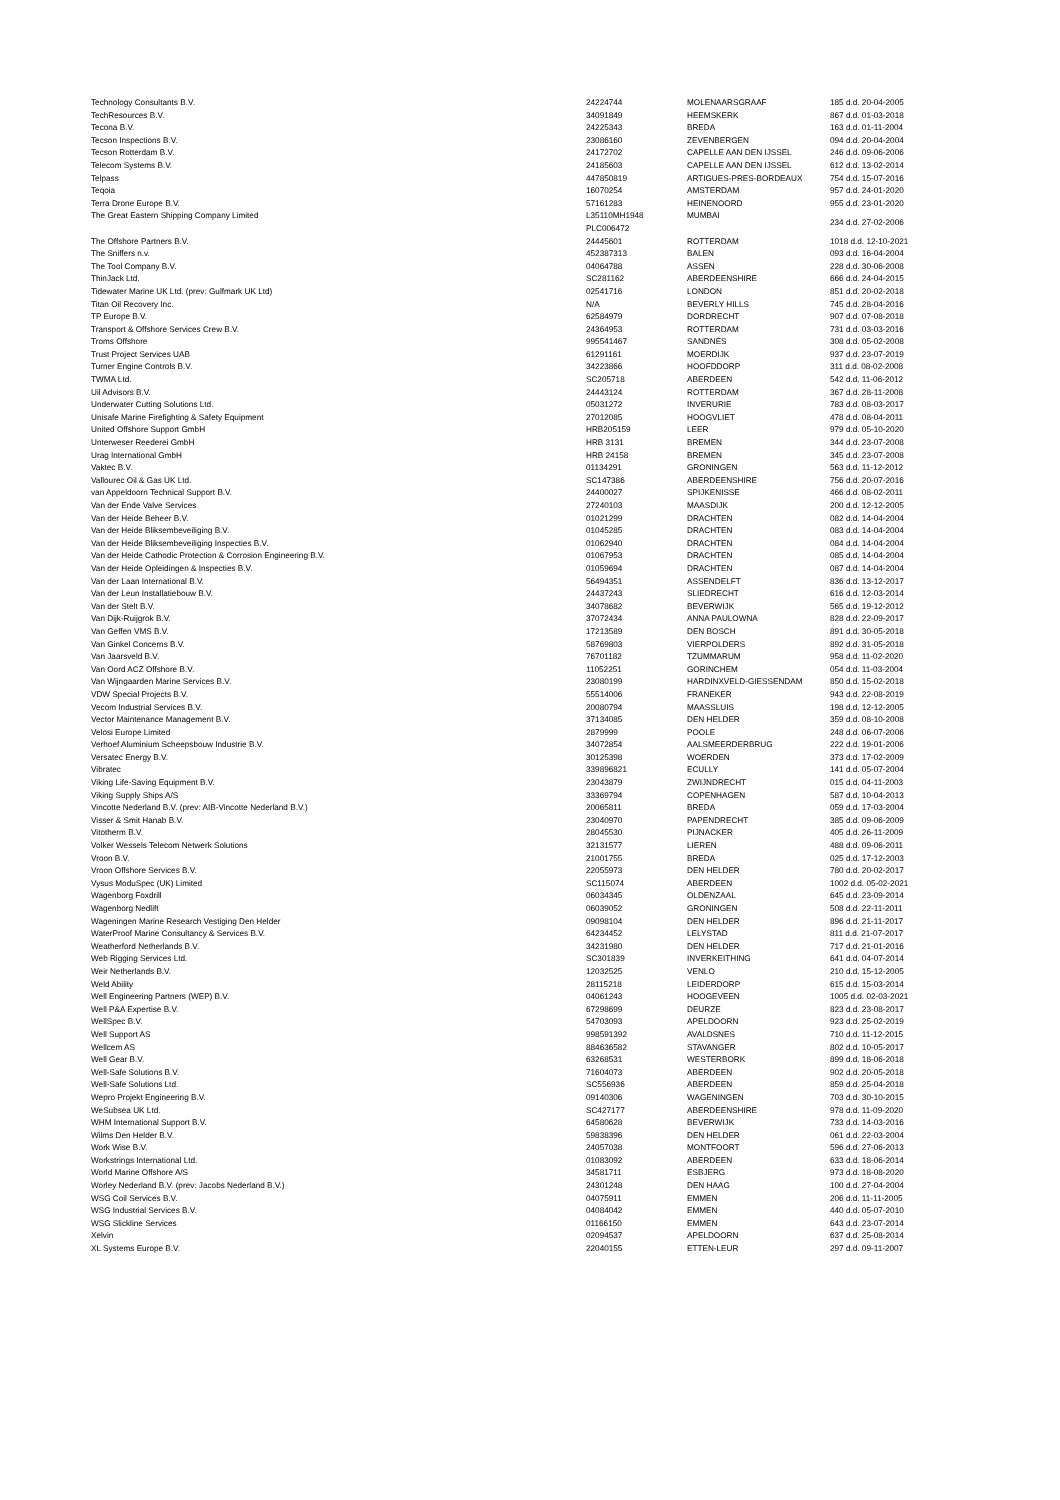| Technology Consultants B.V. | 24224744 | MOLENAARSGRAAF | 185 d.d. 20-04-2005 |
| TechResources B.V. | 34091849 | HEEMSKERK | 867 d.d. 01-03-2018 |
| Tecona B.V. | 24225343 | BREDA | 163 d.d. 01-11-2004 |
| Tecson Inspections B.V. | 23086160 | ZEVENBERGEN | 094 d.d. 20-04-2004 |
| Tecson Rotterdam B.V. | 24172702 | CAPELLE AAN DEN IJSSEL | 246 d.d. 09-06-2006 |
| Telecom Systems B.V. | 24185603 | CAPELLE AAN DEN IJSSEL | 612 d.d. 13-02-2014 |
| Telpass | 447850819 | ARTIGUES-PRES-BORDEAUX | 754 d.d. 15-07-2016 |
| Teqoia | 16070254 | AMSTERDAM | 957 d.d. 24-01-2020 |
| Terra Drone Europe B.V. | 57161283 | HEINENOORD | 955 d.d. 23-01-2020 |
| The Great Eastern Shipping Company Limited | L35110MH1948 PLC006472 | MUMBAI | 234 d.d. 27-02-2006 |
| The Offshore Partners B.V. | 24445601 | ROTTERDAM | 1018 d.d. 12-10-2021 |
| The Sniffers n.v. | 452387313 | BALEN | 093 d.d. 16-04-2004 |
| The Tool Company B.V. | 04064788 | ASSEN | 228 d.d. 30-06-2008 |
| ThinJack Ltd. | SC281162 | ABERDEENSHIRE | 666 d.d. 24-04-2015 |
| Tidewater Marine UK Ltd. (prev: Gulfmark UK Ltd) | 02541716 | LONDON | 851 d.d. 20-02-2018 |
| Titan Oil Recovery Inc. | N/A | BEVERLY HILLS | 745 d.d. 28-04-2016 |
| TP Europe B.V. | 62584979 | DORDRECHT | 907 d.d. 07-08-2018 |
| Transport & Offshore Services Crew B.V. | 24364953 | ROTTERDAM | 731 d.d. 03-03-2016 |
| Troms Offshore | 995541467 | SANDNES | 308 d.d. 05-02-2008 |
| Trust Project Services UAB | 61291161 | MOERDIJK | 937 d.d. 23-07-2019 |
| Turner Engine Controls B.V. | 34223866 | HOOFDDORP | 311 d.d. 08-02-2008 |
| TWMA Ltd. | SC205718 | ABERDEEN | 542 d.d. 11-06-2012 |
| Uil Advisors B.V. | 24443124 | ROTTERDAM | 367 d.d. 28-11-2008 |
| Underwater Cutting Solutions Ltd. | 05031272 | INVERURIE | 783 d.d. 08-03-2017 |
| Unisafe Marine Firefighting & Safety Equipment | 27012085 | HOOGVLIET | 478 d.d. 08-04-2011 |
| United Offshore Support GmbH | HRB205159 | LEER | 979 d.d. 05-10-2020 |
| Unterweser Reederei GmbH | HRB 3131 | BREMEN | 344 d.d. 23-07-2008 |
| Urag International GmbH | HRB 24158 | BREMEN | 345 d.d. 23-07-2008 |
| Vaktec B.V. | 01134291 | GRONINGEN | 563 d.d. 11-12-2012 |
| Vallourec Oil & Gas UK Ltd. | SC147386 | ABERDEENSHIRE | 756 d.d. 20-07-2016 |
| van Appeldoorn Technical Support B.V. | 24400027 | SPIJKENISSE | 466 d.d. 08-02-2011 |
| Van der Ende Valve Services | 27240103 | MAASDIJK | 200 d.d. 12-12-2005 |
| Van der Heide Beheer B.V. | 01021299 | DRACHTEN | 082 d.d. 14-04-2004 |
| Van der Heide Bliksembeveiliging B.V. | 01045285 | DRACHTEN | 083 d.d. 14-04-2004 |
| Van der Heide Bliksembeveiliging Inspecties B.V. | 01062940 | DRACHTEN | 084 d.d. 14-04-2004 |
| Van der Heide Cathodic Protection & Corrosion Engineering B.V. | 01067953 | DRACHTEN | 085 d.d. 14-04-2004 |
| Van der Heide Opleidingen & Inspecties B.V. | 01059694 | DRACHTEN | 087 d.d. 14-04-2004 |
| Van der Laan International B.V. | 56494351 | ASSENDELFT | 836 d.d. 13-12-2017 |
| Van der Leun Installatiebouw B.V. | 24437243 | SLIEDRECHT | 616 d.d. 12-03-2014 |
| Van der Stelt B.V. | 34078682 | BEVERWIJK | 565 d.d. 19-12-2012 |
| Van Dijk-Ruijgrok B.V. | 37072434 | ANNA PAULOWNA | 828 d.d. 22-09-2017 |
| Van Geffen VMS B.V. | 17213589 | DEN BOSCH | 891 d.d. 30-05-2018 |
| Van Ginkel Concerns B.V. | 58769803 | VIERPOLDERS | 892 d.d. 31-05-2018 |
| Van Jaarsveld B.V. | 76701182 | TZUMMARUM | 958 d.d. 11-02-2020 |
| Van Oord ACZ Offshore B.V. | 11052251 | GORINCHEM | 054 d.d. 11-03-2004 |
| Van Wijngaarden Marine Services B.V. | 23080199 | HARDINXVELD-GIESSENDAM | 850 d.d. 15-02-2018 |
| VDW Special Projects B.V. | 55514006 | FRANEKER | 943 d.d. 22-08-2019 |
| Vecom Industrial Services B.V. | 20080794 | MAASSLUIS | 198 d.d. 12-12-2005 |
| Vector Maintenance Management B.V. | 37134085 | DEN HELDER | 359 d.d. 08-10-2008 |
| Velosi Europe Limited | 2879999 | POOLE | 248 d.d. 06-07-2006 |
| Verhoef Aluminium Scheepsbouw Industrie B.V. | 34072854 | AALSMEERDERBRUG | 222 d.d. 19-01-2006 |
| Versatec Energy B.V. | 30125398 | WOERDEN | 373 d.d. 17-02-2009 |
| Vibratec | 339896821 | ECULLY | 141 d.d. 05-07-2004 |
| Viking Life-Saving Equipment B.V. | 23043879 | ZWIJNDRECHT | 015 d.d. 04-11-2003 |
| Viking Supply Ships A/S | 33369794 | COPENHAGEN | 587 d.d. 10-04-2013 |
| Vincotte Nederland B.V. (prev: AIB-Vincotte Nederland B.V.) | 20065811 | BREDA | 059 d.d. 17-03-2004 |
| Visser & Smit Hanab B.V. | 23040970 | PAPENDRECHT | 385 d.d. 09-06-2009 |
| Vitotherm B.V. | 28045530 | PIJNACKER | 405 d.d. 26-11-2009 |
| Volker Wessels Telecom Netwerk Solutions | 32131577 | LIEREN | 488 d.d. 09-06-2011 |
| Vroon B.V. | 21001755 | BREDA | 025 d.d. 17-12-2003 |
| Vroon Offshore Services B.V. | 22055973 | DEN HELDER | 780 d.d. 20-02-2017 |
| Vysus ModuSpec (UK) Limited | SC115074 | ABERDEEN | 1002 d.d. 05-02-2021 |
| Wagenborg Foxdrill | 06034345 | OLDENZAAL | 645 d.d. 23-09-2014 |
| Wagenborg Nedlift | 06039052 | GRONINGEN | 508 d.d. 22-11-2011 |
| Wageningen Marine Research Vestiging Den Helder | 09098104 | DEN HELDER | 896 d.d. 21-11-2017 |
| WaterProof Marine Consultancy & Services B.V. | 64234452 | LELYSTAD | 811 d.d. 21-07-2017 |
| Weatherford Netherlands B.V. | 34231980 | DEN HELDER | 717 d.d. 21-01-2016 |
| Web Rigging Services Ltd. | SC301839 | INVERKEITHING | 641 d.d. 04-07-2014 |
| Weir Netherlands B.V. | 12032525 | VENLO | 210 d.d. 15-12-2005 |
| Weld Ability | 28115218 | LEIDERDORP | 615 d.d. 15-03-2014 |
| Well Engineering Partners (WEP) B.V. | 04061243 | HOOGEVEEN | 1005 d.d. 02-03-2021 |
| Well P&A Expertise B.V. | 67298699 | DEURZE | 823 d.d. 23-08-2017 |
| WellSpec B.V. | 54703093 | APELDOORN | 923 d.d. 25-02-2019 |
| Well Support AS | 998591392 | AVALDSNES | 710 d.d. 11-12-2015 |
| Wellcem AS | 884636582 | STAVANGER | 802 d.d. 10-05-2017 |
| Well Gear B.V. | 63268531 | WESTERBORK | 899 d.d. 18-06-2018 |
| Well-Safe Solutions B.V. | 71604073 | ABERDEEN | 902 d.d. 20-05-2018 |
| Well-Safe Solutions Ltd. | SC556936 | ABERDEEN | 859 d.d. 25-04-2018 |
| Wepro Projekt Engineering B.V. | 09140306 | WAGENINGEN | 703 d.d. 30-10-2015 |
| WeSubsea UK Ltd. | SC427177 | ABERDEENSHIRE | 978 d.d. 11-09-2020 |
| WHM International Support B.V. | 64580628 | BEVERWIJK | 733 d.d. 14-03-2016 |
| Wilms Den Helder B.V. | 59838396 | DEN HELDER | 061 d.d. 22-03-2004 |
| Work Wise B.V. | 24057038 | MONTFOORT | 596 d.d. 27-06-2013 |
| Workstrings International Ltd. | 01083092 | ABERDEEN | 633 d.d. 18-06-2014 |
| World Marine Offshore A/S | 34581711 | ESBJERG | 973 d.d. 18-08-2020 |
| Worley Nederland B.V. (prev: Jacobs Nederland B.V.) | 24301248 | DEN HAAG | 100 d.d. 27-04-2004 |
| WSG Coil Services B.V. | 04075911 | EMMEN | 206 d.d. 11-11-2005 |
| WSG Industrial Services B.V. | 04084042 | EMMEN | 440 d.d. 05-07-2010 |
| WSG Slickline Services | 01166150 | EMMEN | 643 d.d. 23-07-2014 |
| Xelvin | 02094537 | APELDOORN | 637 d.d. 25-08-2014 |
| XL Systems Europe B.V. | 22040155 | ETTEN-LEUR | 297 d.d. 09-11-2007 |